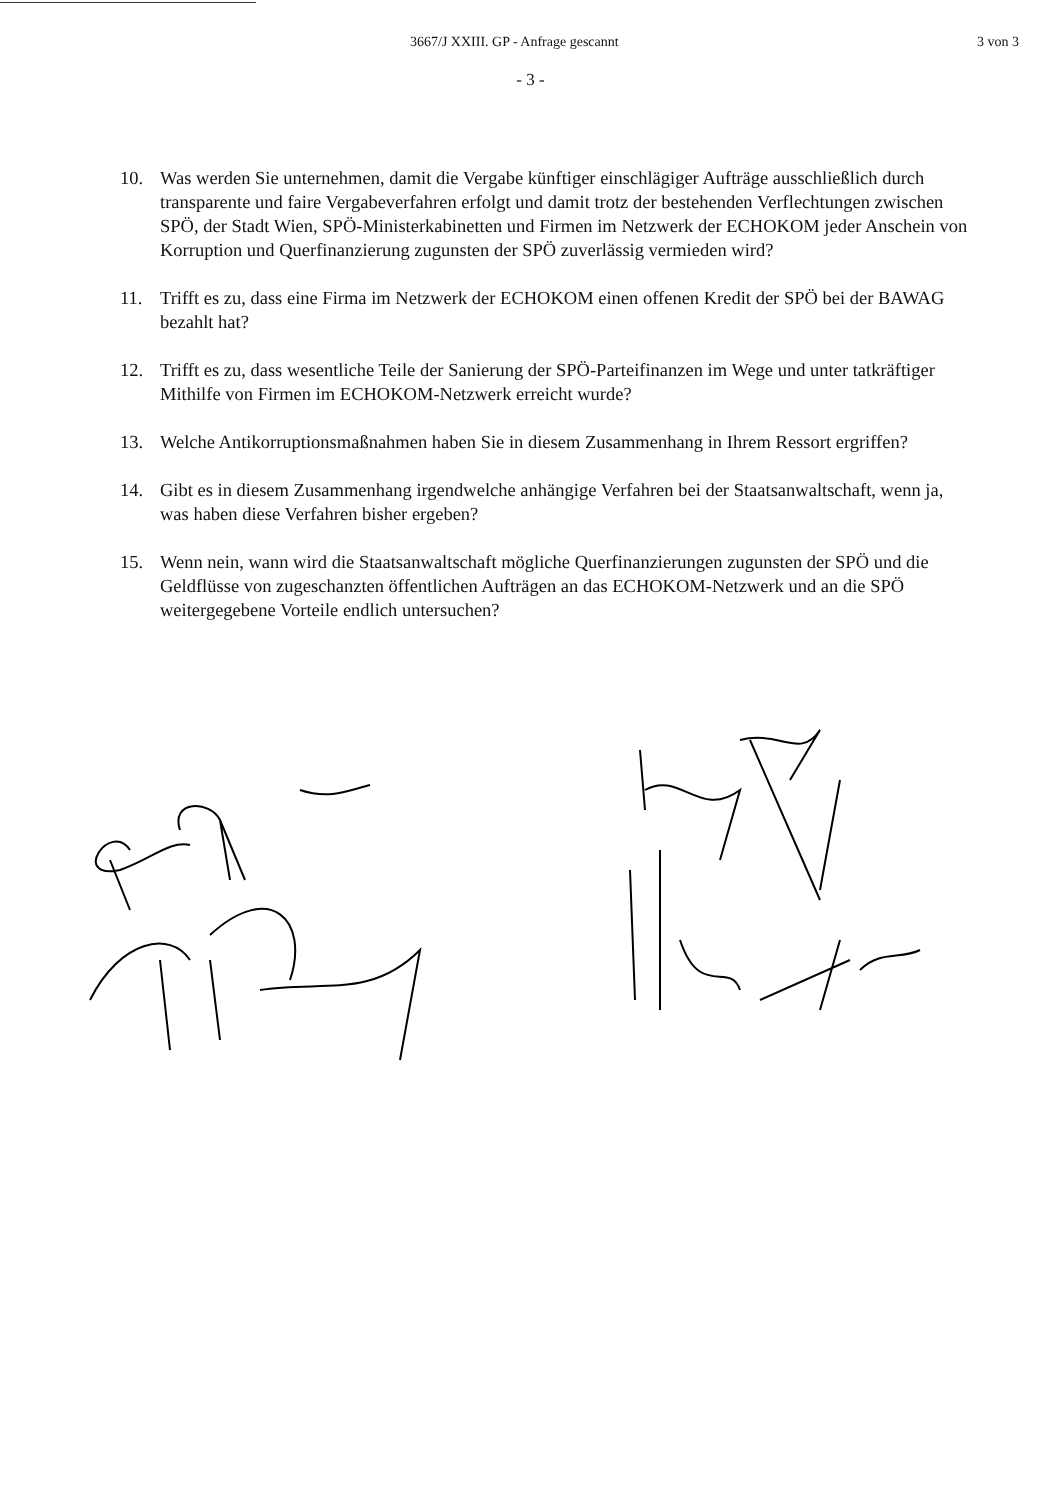3667/J XXIII. GP - Anfrage gescannt 3 von 3
- 3 -
10. Was werden Sie unternehmen, damit die Vergabe künftiger einschlägiger Aufträge ausschließlich durch transparente und faire Vergabeverfahren erfolgt und damit trotz der bestehenden Verflechtungen zwischen SPÖ, der Stadt Wien, SPÖ-Ministerkabinetten und Firmen im Netzwerk der ECHOKOM jeder Anschein von Korruption und Querfinanzierung zugunsten der SPÖ zuverlässig vermieden wird?
11. Trifft es zu, dass eine Firma im Netzwerk der ECHOKOM einen offenen Kredit der SPÖ bei der BAWAG bezahlt hat?
12. Trifft es zu, dass wesentliche Teile der Sanierung der SPÖ-Parteifinanzen im Wege und unter tatkräftiger Mithilfe von Firmen im ECHOKOM-Netzwerk erreicht wurde?
13. Welche Antikorruptionsmaßnahmen haben Sie in diesem Zusammenhang in Ihrem Ressort ergriffen?
14. Gibt es in diesem Zusammenhang irgendwelche anhängige Verfahren bei der Staatsanwaltschaft, wenn ja, was haben diese Verfahren bisher ergeben?
15. Wenn nein, wann wird die Staatsanwaltschaft mögliche Querfinanzierungen zugunsten der SPÖ und die Geldflüsse von zugeschanzten öffentlichen Aufträgen an das ECHOKOM-Netzwerk und an die SPÖ weitergegebene Vorteile endlich untersuchen?